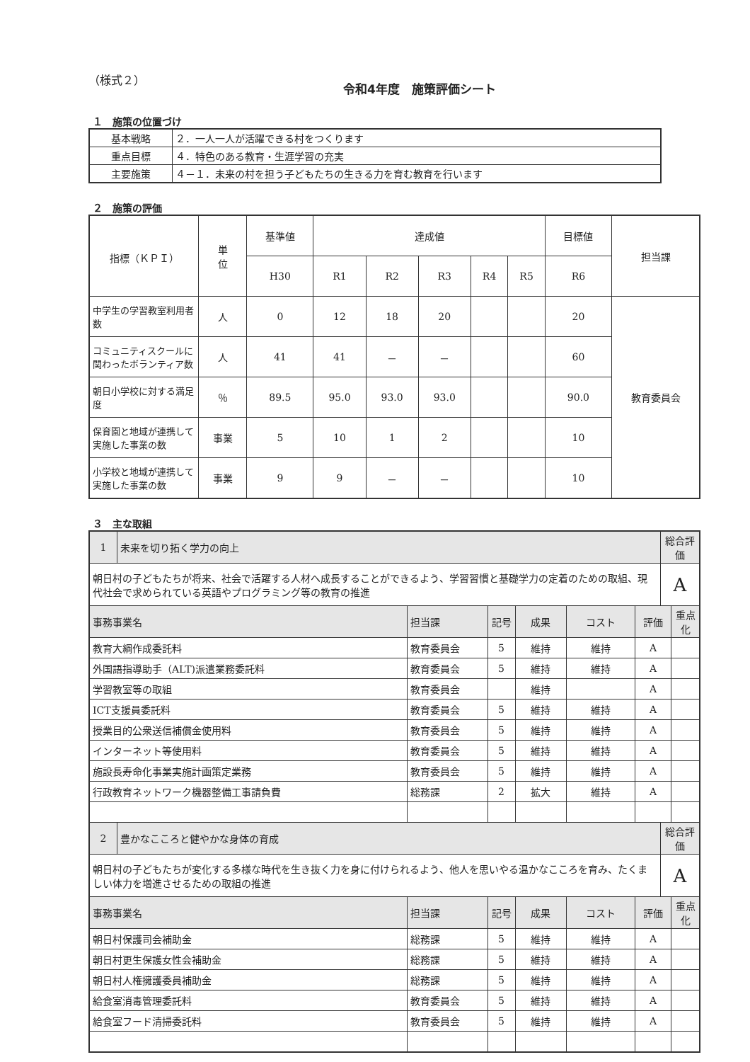（様式２）
令和4年度　施策評価シート
１　施策の位置づけ
| 基本戦略 | ２．一人一人が活躍できる村をつくります |
| 重点目標 | ４．特色のある教育・生涯学習の充実 |
| 主要施策 | ４－１．未来の村を担う子どもたちの生きる力を育む教育を行います |
２　施策の評価
| 指標（ＫＰＩ） | 単 位 | 基準値 | 達成値 | | | | | 目標値 | 担当課 |
| --- | --- | --- | --- | --- | --- | --- | --- | --- | --- |
| | | H30 | R1 | R2 | R3 | R4 | R5 | R6 | |
| 中学生の学習教室利用者数 | 人 | 0 | 12 | 18 | 20 | | | 20 | 教育委員会 |
| コミュニティスクールに関わったボランティア数 | 人 | 41 | 41 | － | － | | | 60 | |
| 朝日小学校に対する満足度 | ％ | 89.5 | 95.0 | 93.0 | 93.0 | | | 90.0 | |
| 保育園と地域が連携して実施した事業の数 | 事業 | 5 | 10 | 1 | 2 | | | 10 | |
| 小学校と地域が連携して実施した事業の数 | 事業 | 9 | 9 | － | － | | | 10 | |
３　主な取組
| 1 | 未来を切り拓く学力の向上 | | | | | | 総合評価 | |
| 朝日村の子どもたちが将来、社会で活躍する人材へ成長することができるよう、学習習慣と基礎学力の定着のための取組、現代社会で求められている英語やプログラミング等の教育の推進 | | | | | | | A | |
| 事務事業名 | | 担当課 | 記号 | 成果 | コスト | 評価 | | 重点化 |
| 教育大綱作成委託料 | | 教育委員会 | 5 | 維持 | 維持 | A | | |
| 外国語指導助手（ALT)派遣業務委託料 | | 教育委員会 | 5 | 維持 | 維持 | A | | |
| 学習教室等の取組 | | 教育委員会 | | 維持 | | A | | |
| ICT支援員委託料 | | 教育委員会 | 5 | 維持 | 維持 | A | | |
| 授業目的公衆送信補償金使用料 | | 教育委員会 | 5 | 維持 | 維持 | A | | |
| インターネット等使用料 | | 教育委員会 | 5 | 維持 | 維持 | A | | |
| 施設長寿命化事業実施計画策定業務 | | 教育委員会 | 5 | 維持 | 維持 | A | | |
| 行政教育ネットワーク機器整備工事請負費 | | 総務課 | 2 | 拡大 | 維持 | A | | |
| 2 | 豊かなこころと健やかな身体の育成 | | | | | | 総合評価 | |
| 朝日村の子どもたちが変化する多様な時代を生き抜く力を身に付けられるよう、他人を思いやる温かなこころを育み、たくましい体力を増進させるための取組の推進 | | | | | | | A | |
| 事務事業名 | | 担当課 | 記号 | 成果 | コスト | 評価 | | 重点化 |
| 朝日村保護司会補助金 | | 総務課 | 5 | 維持 | 維持 | A | | |
| 朝日村更生保護女性会補助金 | | 総務課 | 5 | 維持 | 維持 | A | | |
| 朝日村人権擁護委員補助金 | | 総務課 | 5 | 維持 | 維持 | A | | |
| 給食室消毒管理委託料 | | 教育委員会 | 5 | 維持 | 維持 | A | | |
| 給食室フード清掃委託料 | | 教育委員会 | 5 | 維持 | 維持 | A | | |